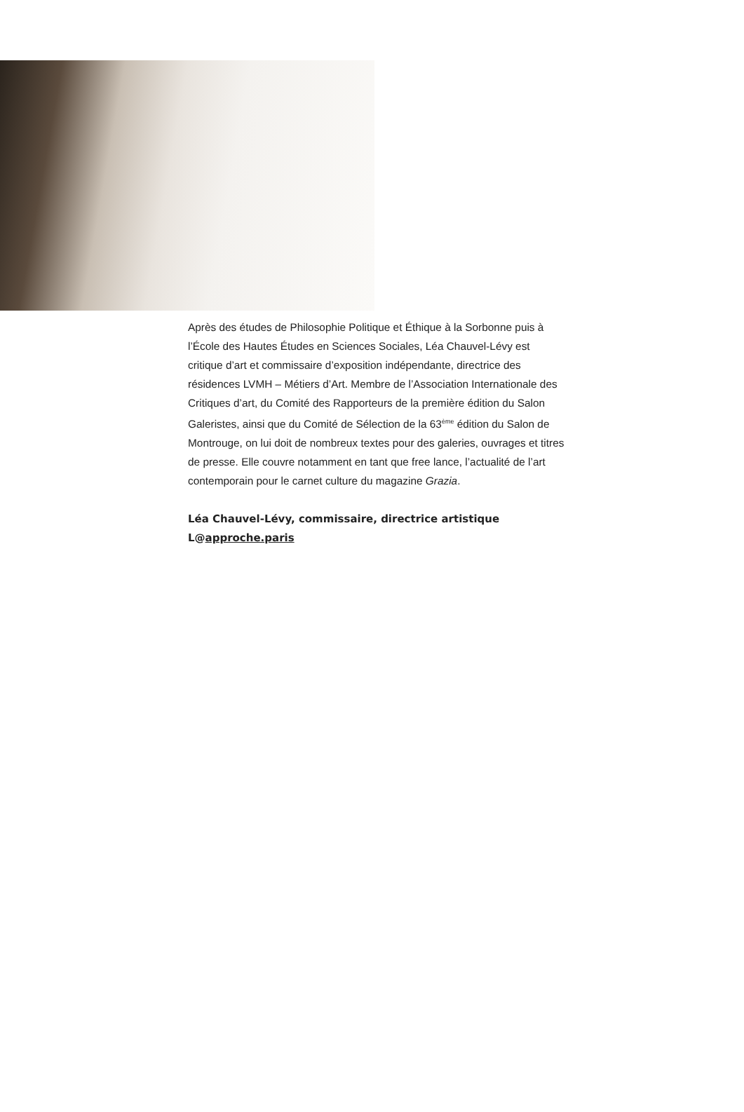Après des études de Philosophie Politique et Éthique à la Sorbonne puis à l’École des Hautes Études en Sciences Sociales, Léa Chauvel-Lévy est critique d’art et commissaire d’exposition indépendante, directrice des résidences LVMH – Métiers d’Art. Membre de l’Association Internationale des Critiques d’art, du Comité des Rapporteurs de la première édition du Salon Galeristes, ainsi que du Comité de Sélection de la 63<sup>ème</sup> édition du Salon de Montrouge, on lui doit de nombreux textes pour des galeries, ouvrages et titres de presse. Elle couvre notamment en tant que free lance, l’actualité de l’art contemporain pour le carnet culture du magazine Grazia.
Léa Chauvel-Lévy, commissaire, directrice artistique
L@approche.paris